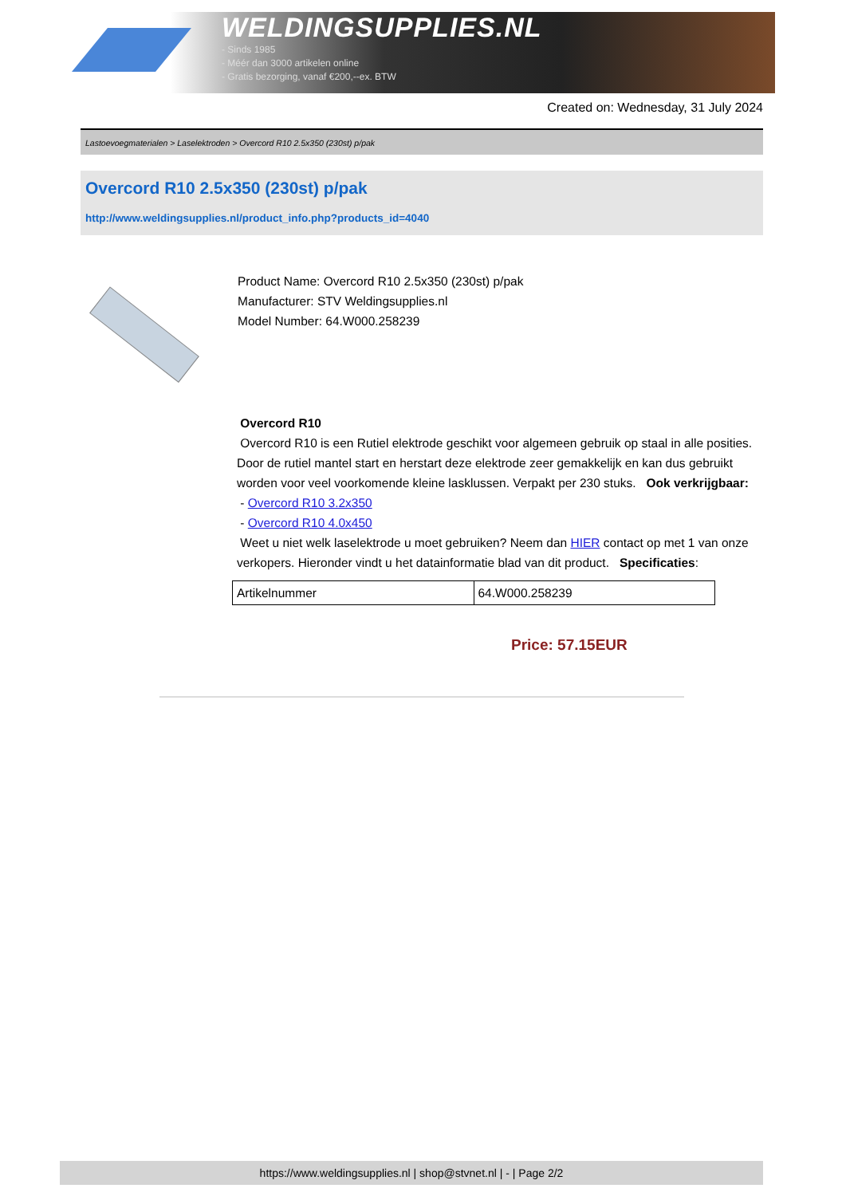WELDINGSUPPLIES.NL
- Sinds 1985
- Méér dan 3000 artikelen online
- Gratis bezorging, vanaf €200,--ex. BTW
Created on: Wednesday, 31 July 2024
Lastoevoegmaterialen > Laselektroden > Overcord R10 2.5x350 (230st) p/pak
Overcord R10 2.5x350 (230st) p/pak
http://www.weldingsupplies.nl/product_info.php?products_id=4040
Product Name: Overcord R10 2.5x350 (230st) p/pak
Manufacturer: STV Weldingsupplies.nl
Model Number: 64.W000.258239
Overcord R10
Overcord R10 is een Rutiel elektrode geschikt voor algemeen gebruik op staal in alle posities. Door de rutiel mantel start en herstart deze elektrode zeer gemakkelijk en kan dus gebruikt worden voor veel voorkomende kleine lasklussen. Verpakt per 230 stuks. Ook verkrijgbaar:
- Overcord R10 3.2x350
- Overcord R10 4.0x450
Weet u niet welk laselektrode u moet gebruiken? Neem dan HIER contact op met 1 van onze verkopers. Hieronder vindt u het datainformatie blad van dit product. Specificaties:
| Artikelnummer | 64.W000.258239 |
Price: 57.15EUR
https://www.weldingsupplies.nl | shop@stvnet.nl | - | Page 2/2